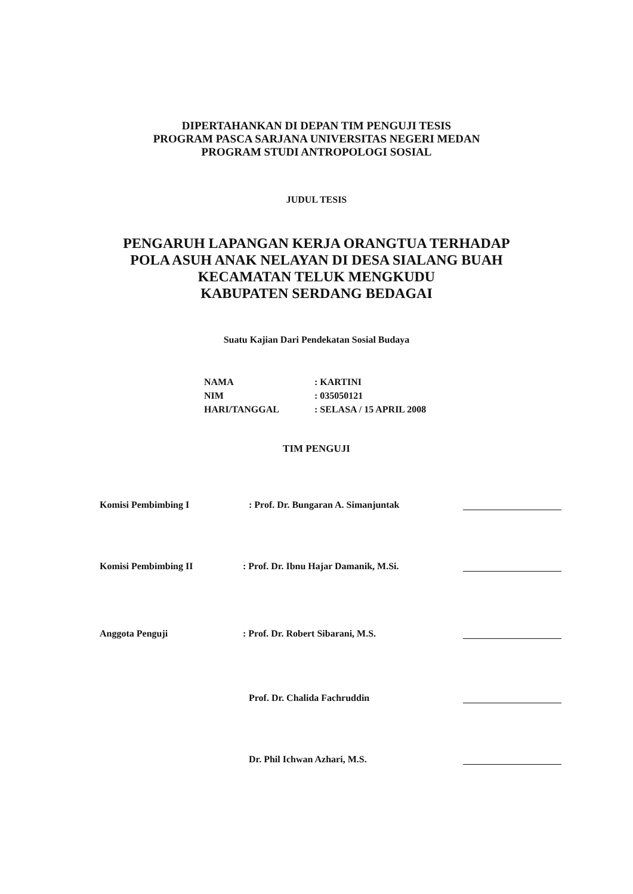DIPERTAHANKAN DI DEPAN TIM PENGUJI TESIS
PROGRAM PASCA SARJANA UNIVERSITAS NEGERI MEDAN
PROGRAM STUDI ANTROPOLOGI SOSIAL
JUDUL TESIS
PENGARUH LAPANGAN KERJA ORANGTUA TERHADAP
POLA ASUH ANAK NELAYAN DI DESA SIALANG BUAH
KECAMATAN TELUK MENGKUDU
KABUPATEN SERDANG BEDAGAI
Suatu Kajian Dari Pendekatan Sosial Budaya
NAMA: KARTINI
NIM: 035050121
HARI/TANGGAL: SELASA / 15 APRIL 2008
TIM PENGUJI
Komisi Pembimbing I: Prof. Dr. Bungaran A. Simanjuntak
Komisi Pembimbing II: Prof. Dr. Ibnu Hajar Damanik, M.Si.
Anggota Penguji: Prof. Dr. Robert Sibarani, M.S.
Prof. Dr. Chalida Fachruddin
Dr. Phil Ichwan Azhari, M.S.